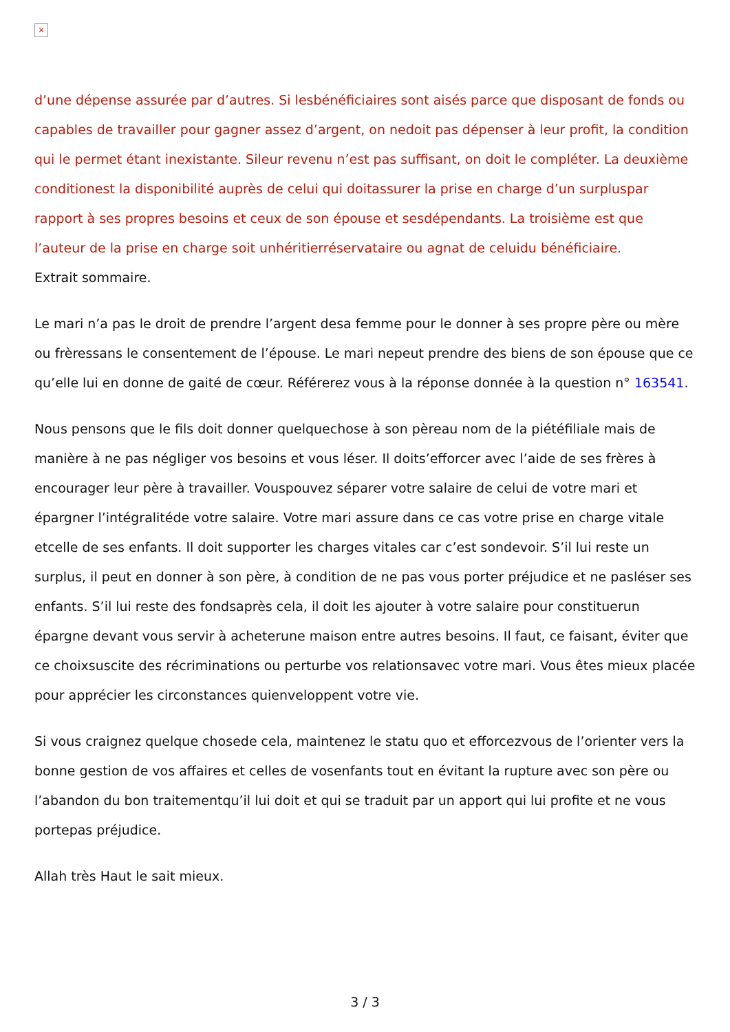×
d’une dépense assurée par d’autres. Si lesbénéficiaires sont aisés parce que disposant de fonds ou capables de travailler pour gagner assez d’argent, on nedoit pas dépenser à leur profit, la condition qui le permet étant inexistante. Sileur revenu n’est pas suffisant, on doit le compléter. La deuxième conditionest la disponibilité auprès de celui qui doitassurer la prise en charge d’un surpluspar rapport à ses propres besoins et ceux de son épouse et sesdépendants. La troisième est que l’auteur de la prise en charge soit unhéritierréservataire ou agnat de celuidu bénéficiaire.
Extrait sommaire.
Le mari n’a pas le droit de prendre l’argent desa femme pour le donner à ses propre père ou mère ou frèressans le consentement de l’épouse. Le mari nepeut prendre des biens de son épouse que ce qu’elle lui en donne de gaité de cœur. Référerez vous à la réponse donnée à la question n° 163541.
Nous pensons que le fils doit donner quelquechose à son pèreau nom de la piétéfiliale mais de manière à ne pas négliger vos besoins et vous léser. Il doits’efforcer avec l’aide de ses frères à encourager leur père à travailler. Vouspouvez séparer votre salaire de celui de votre mari et épargner l’intégralitéde votre salaire. Votre mari assure dans ce cas votre prise en charge vitale etcelle de ses enfants. Il doit supporter les charges vitales car c’est sondevoir. S’il lui reste un surplus, il peut en donner à son père, à condition de ne pas vous porter préjudice et ne pasléser ses enfants. S’il lui reste des fondsaprès cela, il doit les ajouter à votre salaire pour constituerun épargne devant vous servir à acheterune maison entre autres besoins. Il faut, ce faisant, éviter que ce choixsuscite des récriminations ou perturbe vos relationsavec votre mari. Vous êtes mieux placée pour apprécier les circonstances quienveloppent votre vie.
Si vous craignez quelque chosede cela, maintenez le statu quo et efforcezvous de l’orienter vers la bonne gestion de vos affaires et celles de vosenfants tout en évitant la rupture avec son père ou l’abandon du bon traitementqu’il lui doit et qui se traduit par un apport qui lui profite et ne vous portepas préjudice.
Allah très Haut le sait mieux.
3 / 3